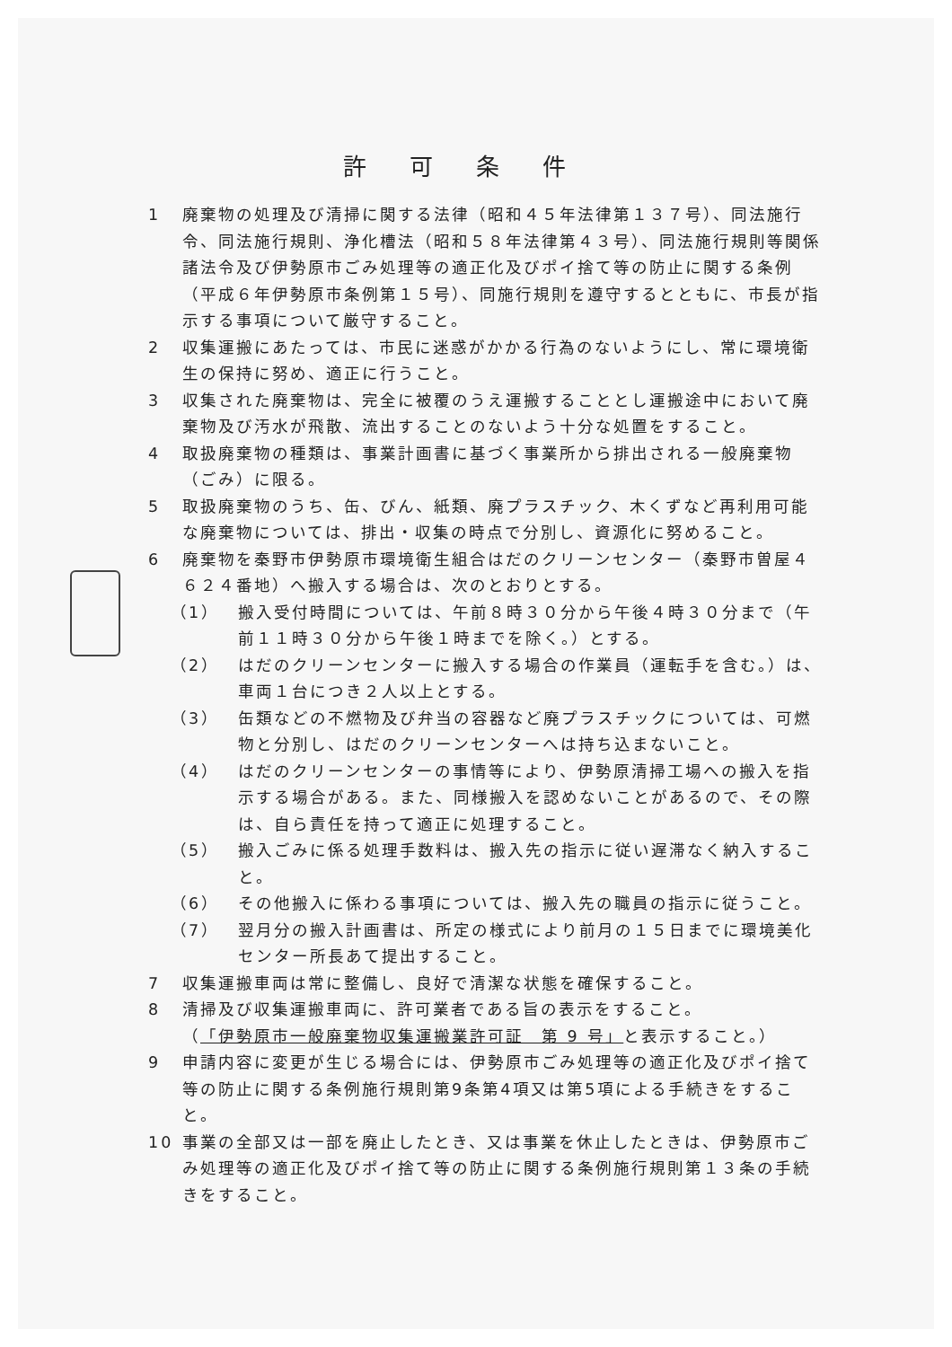許可条件
1 廃棄物の処理及び清掃に関する法律（昭和４５年法律第１３７号）、同法施行令、同法施行規則、浄化槽法（昭和５８年法律第４３号）、同法施行規則等関係諸法令及び伊勢原市ごみ処理等の適正化及びポイ捨て等の防止に関する条例（平成６年伊勢原市条例第１５号）、同施行規則を遵守するとともに、市長が指示する事項について厳守すること。
2 収集運搬にあたっては、市民に迷惑がかかる行為のないようにし、常に環境衛生の保持に努め、適正に行うこと。
3 収集された廃棄物は、完全に被覆のうえ運搬することとし運搬途中において廃棄物及び汚水が飛散、流出することのないよう十分な処置をすること。
4 取扱廃棄物の種類は、事業計画書に基づく事業所から排出される一般廃棄物（ごみ）に限る。
5 取扱廃棄物のうち、缶、びん、紙類、廃プラスチック、木くずなど再利用可能な廃棄物については、排出・収集の時点で分別し、資源化に努めること。
6 廃棄物を秦野市伊勢原市環境衛生組合はだのクリーンセンター（秦野市曽屋４６２４番地）へ搬入する場合は、次のとおりとする。
（1） 搬入受付時間については、午前８時３０分から午後４時３０分まで（午前１１時３０分から午後１時までを除く。）とする。
（2） はだのクリーンセンターに搬入する場合の作業員（運転手を含む。）は、車両１台につき２人以上とする。
（3） 缶類などの不燃物及び弁当の容器など廃プラスチックについては、可燃物と分別し、はだのクリーンセンターへは持ち込まないこと。
（4） はだのクリーンセンターの事情等により、伊勢原清掃工場への搬入を指示する場合がある。また、同様搬入を認めないことがあるので、その際は、自ら責任を持って適正に処理すること。
（5） 搬入ごみに係る処理手数料は、搬入先の指示に従い遅滞なく納入すること。
（6） その他搬入に係わる事項については、搬入先の職員の指示に従うこと。
（7） 翌月分の搬入計画書は、所定の様式により前月の１５日までに環境美化センター所長あて提出すること。
7 収集運搬車両は常に整備し、良好で清潔な状態を確保すること。
8 清掃及び収集運搬車両に、許可業者である旨の表示をすること。
（「伊勢原市一般廃棄物収集運搬業許可証　第 9 号」と表示すること。）
9 申請内容に変更が生じる場合には、伊勢原市ごみ処理等の適正化及びポイ捨て等の防止に関する条例施行規則第9条第4項又は第5項による手続きをすること。
10 事業の全部又は一部を廃止したとき、又は事業を休止したときは、伊勢原市ごみ処理等の適正化及びポイ捨て等の防止に関する条例施行規則第１３条の手続きをすること。